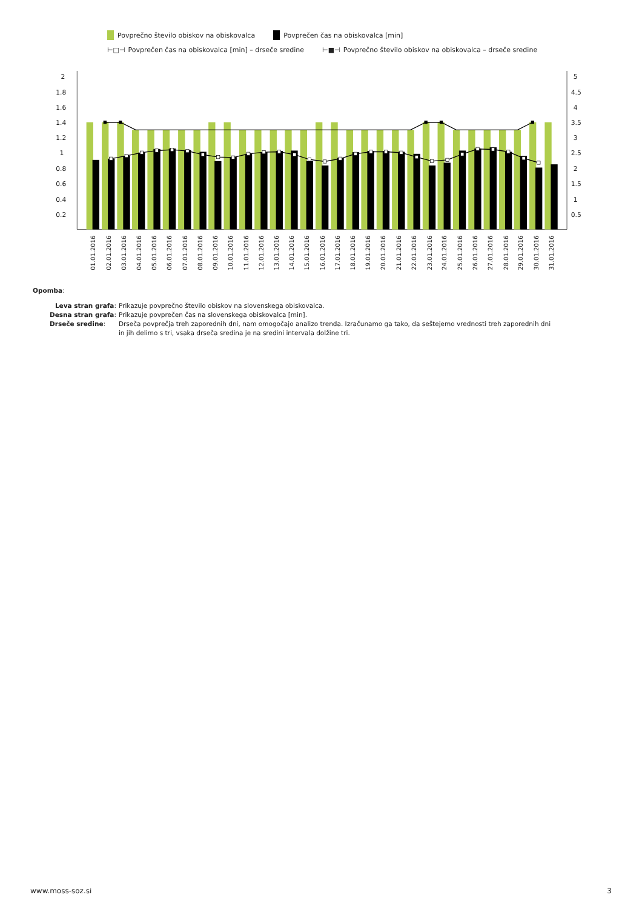Povprečno število obiskov na obiskovalca Povprečen čas na obiskovalca [min]
⊢□⊣ Povprečen čas na obiskovalca [min] – drseče sredine ⊢■⊣ Povprečno število obiskov na obiskovalca – drseče sredine
2
1.8
1.6
1.4
1.2
1
0.8
0.6
0.4
0.2
5
4.5
4
3.5
3
2.5
2
1.5
1
0.5
01.01.2016
02.01.2016
03.01.2016
04.01.2016
05.01.2016
06.01.2016
07.01.2016
08.01.2016
09.01.2016
10.01.2016
11.01.2016
12.01.2016
13.01.2016
14.01.2016
15.01.2016
16.01.2016
17.01.2016
18.01.2016
19.01.2016
20.01.2016
21.01.2016
22.01.2016
23.01.2016
24.01.2016
25.01.2016
26.01.2016
27.01.2016
28.01.2016
29.01.2016
30.01.2016
31.01.2016
Opomba:
| Leva stran grafa : | Prikazuje povprečno število obiskov na slovenskega obiskovalca. |
| Desna stran grafa : | Prikazuje povprečen čas na slovenskega obiskovalca [min]. |
| Drseče sredine : | Drseča povprečja treh zaporednih dni, nam omogočajo analizo trenda. Izračunamo ga tako, da seštejemo vrednosti treh zaporednih dni in jih delimo s tri, vsaka drseča sredina je na sredini intervala dolžine tri. |
www.moss-soz.si 3